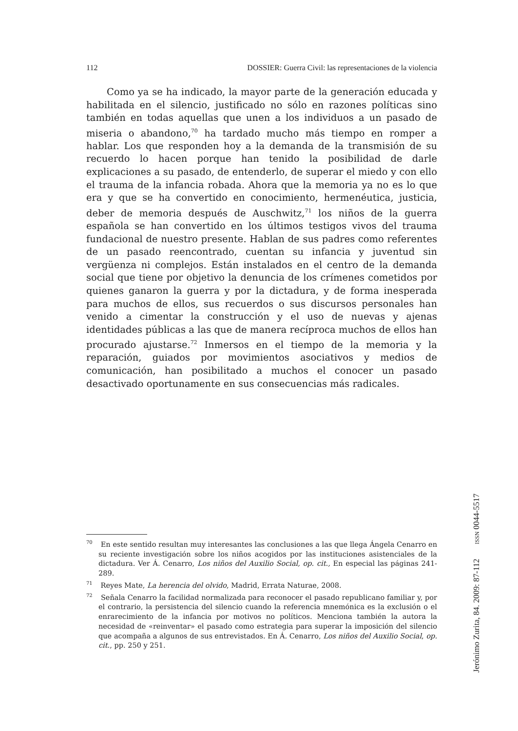112 DOSSIER: Guerra Civil: las representaciones de la violencia
Como ya se ha indicado, la mayor parte de la generación educada y habilitada en el silencio, justificado no sólo en razones políticas sino también en todas aquellas que unen a los individuos a un pasado de miseria o abandono,<sup>70</sup> ha tardado mucho más tiempo en romper a hablar. Los que responden hoy a la demanda de la transmisión de su recuerdo lo hacen porque han tenido la posibilidad de darle explicaciones a su pasado, de entenderlo, de superar el miedo y con ello el trauma de la infancia robada. Ahora que la memoria ya no es lo que era y que se ha convertido en conocimiento, hermenéutica, justicia, deber de memoria después de Auschwitz,<sup>71</sup> los niños de la guerra española se han convertido en los últimos testigos vivos del trauma fundacional de nuestro presente. Hablan de sus padres como referentes de un pasado reencontrado, cuentan su infancia y juventud sin vergüenza ni complejos. Están instalados en el centro de la demanda social que tiene por objetivo la denuncia de los crímenes cometidos por quienes ganaron la guerra y por la dictadura, y de forma inesperada para muchos de ellos, sus recuerdos o sus discursos personales han venido a cimentar la construcción y el uso de nuevas y ajenas identidades públicas a las que de manera recíproca muchos de ellos han procurado ajustarse.<sup>72</sup> Inmersos en el tiempo de la memoria y la reparación, guiados por movimientos asociativos y medios de comunicación, han posibilitado a muchos el conocer un pasado desactivado oportunamente en sus consecuencias más radicales.
<sup>70</sup> En este sentido resultan muy interesantes las conclusiones a las que llega Ángela Cenarro en su reciente investigación sobre los niños acogidos por las instituciones asistenciales de la dictadura. Ver Á. Cenarro, Los niños del Auxilio Social, op. cit., En especial las páginas 241-289.
<sup>71</sup> Reyes Mate, La herencia del olvido, Madrid, Errata Naturae, 2008.
<sup>72</sup> Señala Cenarro la facilidad normalizada para reconocer el pasado republicano familiar y, por el contrario, la persistencia del silencio cuando la referencia mnemónica es la exclusión o el enrarecimiento de la infancia por motivos no políticos. Menciona también la autora la necesidad de «reinventar» el pasado como estrategia para superar la imposición del silencio que acompaña a algunos de sus entrevistados. En Á. Cenarro, Los niños del Auxilio Social, op. cit., pp. 250 y 251.
Jerónimo Zurita, 84. 2009: 87-112 ISSN 0044-5517